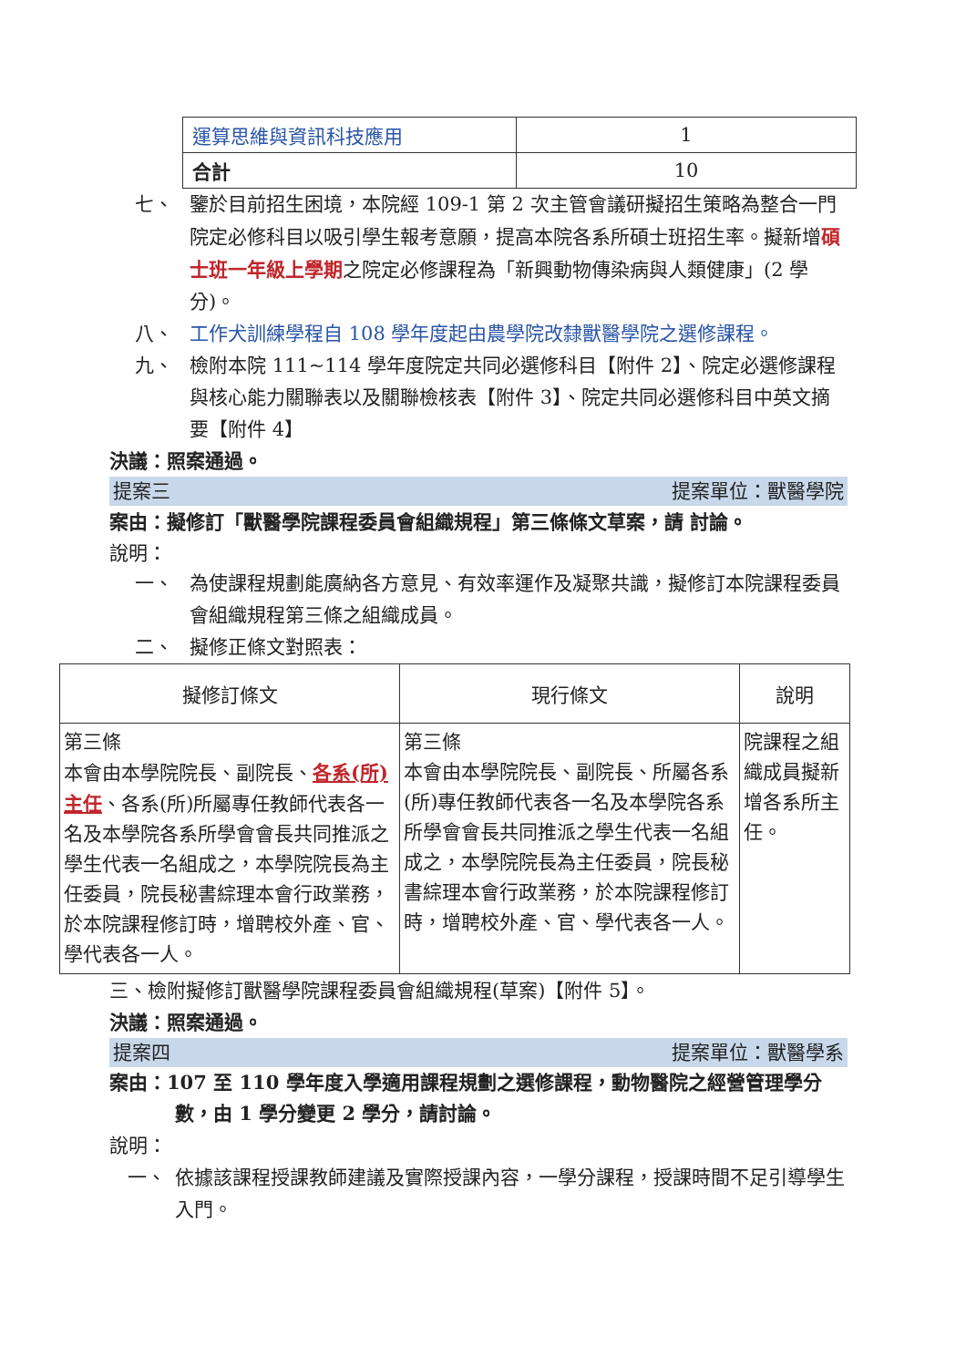| 運算思維與資訊科技應用 | 1 |
| 合計 | 10 |
七、 鑒於目前招生困境，本院經 109-1 第 2 次主管會議研擬招生策略為整合一門院定必修科目以吸引學生報考意願，提高本院各系所碩士班招生率。擬新增碩士班一年級上學期之院定必修課程為「新興動物傳染病與人類健康」(2 學分)。
八、 工作犬訓練學程自 108 學年度起由農學院改隸獸醫學院之選修課程。
九、 檢附本院 111~114 學年度院定共同必選修科目【附件 2】、院定必選修課程與核心能力關聯表以及關聯檢核表【附件 3】、院定共同必選修科目中英文摘要【附件 4】
決議：照案通過。
提案三 提案單位：獸醫學院
案由：擬修訂「獸醫學院課程委員會組織規程」第三條條文草案，請 討論。
說明：
一、 為使課程規劃能廣納各方意見、有效率運作及凝聚共識，擬修訂本院課程委員會組織規程第三條之組織成員。
二、 擬修正條文對照表：
| 擬修訂條文 | 現行條文 | 說明 |
| --- | --- | --- |
| 第三條 本會由本學院院長、副院長、 各系(所)主任 、各系(所)所屬專任教師代表各一名及本學院各系所學會會長共同推派之學生代表一名組成之，本學院院長為主任委員，院長秘書綜理本會行政業務，於本院課程修訂時，增聘校外產、官、學代表各一人。 | 第三條 本會由本學院院長、副院長、所屬各系(所)專任教師代表各一名及本學院各系所學會會長共同推派之學生代表一名組成之，本學院院長為主任委員，院長秘書綜理本會行政業務，於本院課程修訂時，增聘校外產、官、學代表各一人。 | 院課程之組織成員擬新增各系所主任。 |
三、檢附擬修訂獸醫學院課程委員會組織規程(草案)【附件 5】。
決議：照案通過。
提案四 提案單位：獸醫學系
案由：107 至 110 學年度入學適用課程規劃之選修課程，動物醫院之經營管理學分數，由 1 學分變更 2 學分，請討論。
說明：
一、 依據該課程授課教師建議及實際授課內容，一學分課程，授課時間不足引導學生入門。